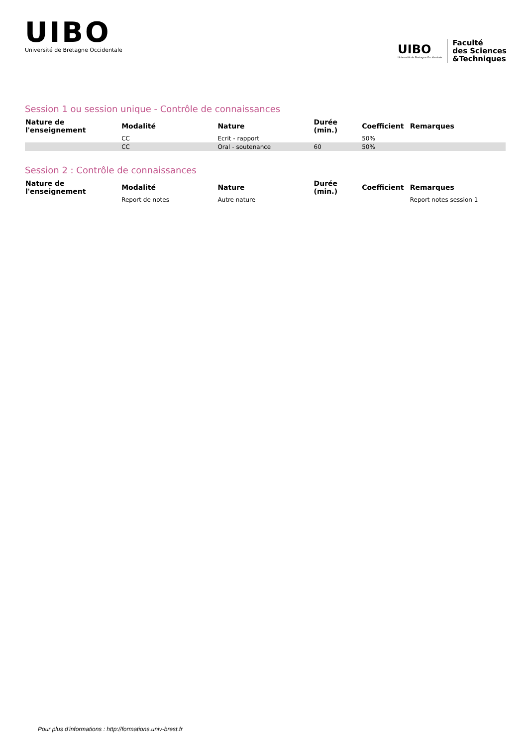UIBO
Université de Bretagne Occidentale
UIBO
Université de Bretagne Occidentale
Faculté
des Sciences
&Techniques
Session 1 ou session unique - Contrôle de connaissances
| Nature de l'enseignement | Modalité | Nature | Durée (min.) | Coefficient | Remarques |
| --- | --- | --- | --- | --- | --- |
| | CC | Ecrit - rapport | | 50% | |
| | CC | Oral - soutenance | 60 | 50% | |
Session 2 : Contrôle de connaissances
| Nature de l'enseignement | Modalité | Nature | Durée (min.) | Coefficient | Remarques |
| --- | --- | --- | --- | --- | --- |
| | Report de notes | Autre nature | | | Report notes session 1 |
Pour plus d'informations : http://formations.univ-brest.fr